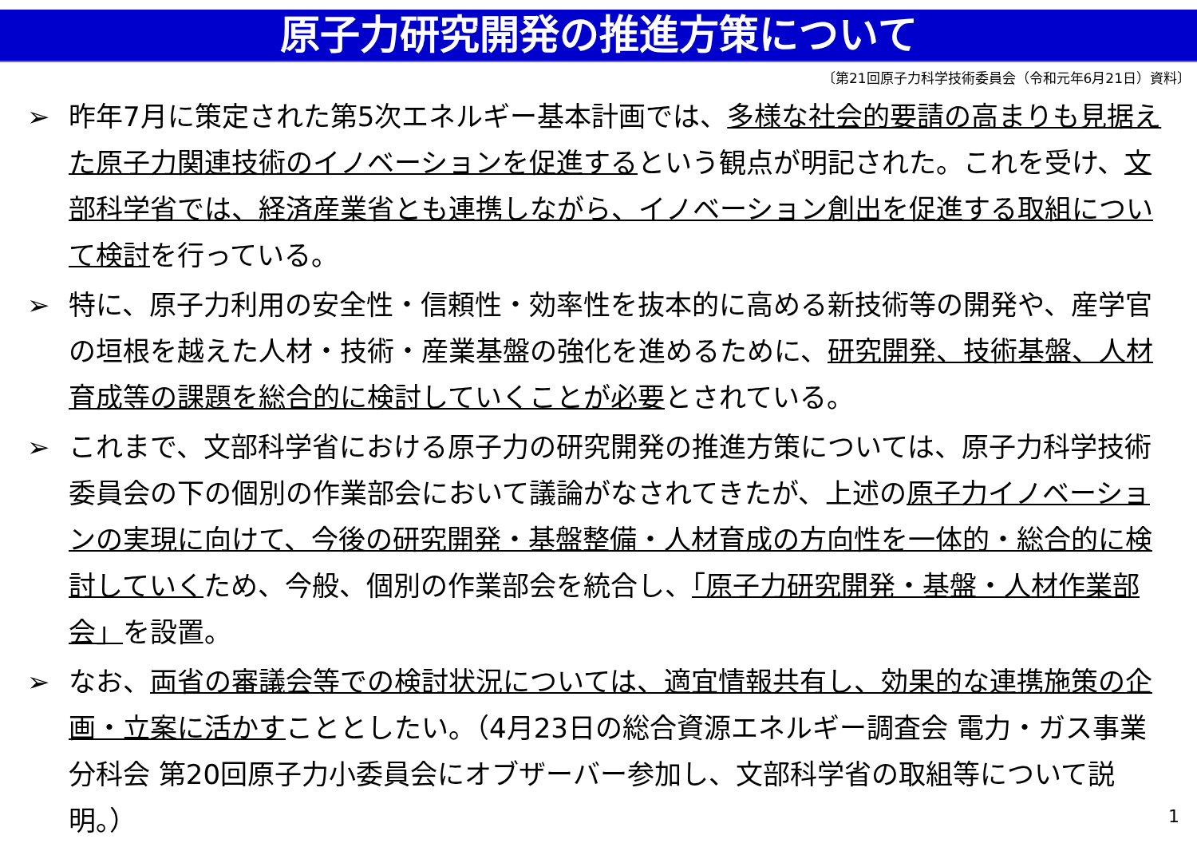原子力研究開発の推進方策について
〔第21回原子力科学技術委員会（令和元年6月21日）資料〕
➢ 昨年7月に策定された第5次エネルギー基本計画では、多様な社会的要請の高まりも見据えた原子力関連技術のイノベーションを促進するという観点が明記された。これを受け、文部科学省では、経済産業省とも連携しながら、イノベーション創出を促進する取組について検討を行っている。
➢ 特に、原子力利用の安全性・信頼性・効率性を抜本的に高める新技術等の開発や、産学官の垣根を越えた人材・技術・産業基盤の強化を進めるために、研究開発、技術基盤、人材育成等の課題を総合的に検討していくことが必要とされている。
➢ これまで、文部科学省における原子力の研究開発の推進方策については、原子力科学技術委員会の下の個別の作業部会において議論がなされてきたが、上述の原子力イノベーションの実現に向けて、今後の研究開発・基盤整備・人材育成の方向性を一体的・総合的に検討していくため、今般、個別の作業部会を統合し、「原子力研究開発・基盤・人材作業部会」を設置。
➢ なお、両省の審議会等での検討状況については、適宜情報共有し、効果的な連携施策の企画・立案に活かすこととしたい。（4月23日の総合資源エネルギー調査会 電力・ガス事業分科会 第20回原子力小委員会にオブザーバー参加し、文部科学省の取組等について説明。）
1